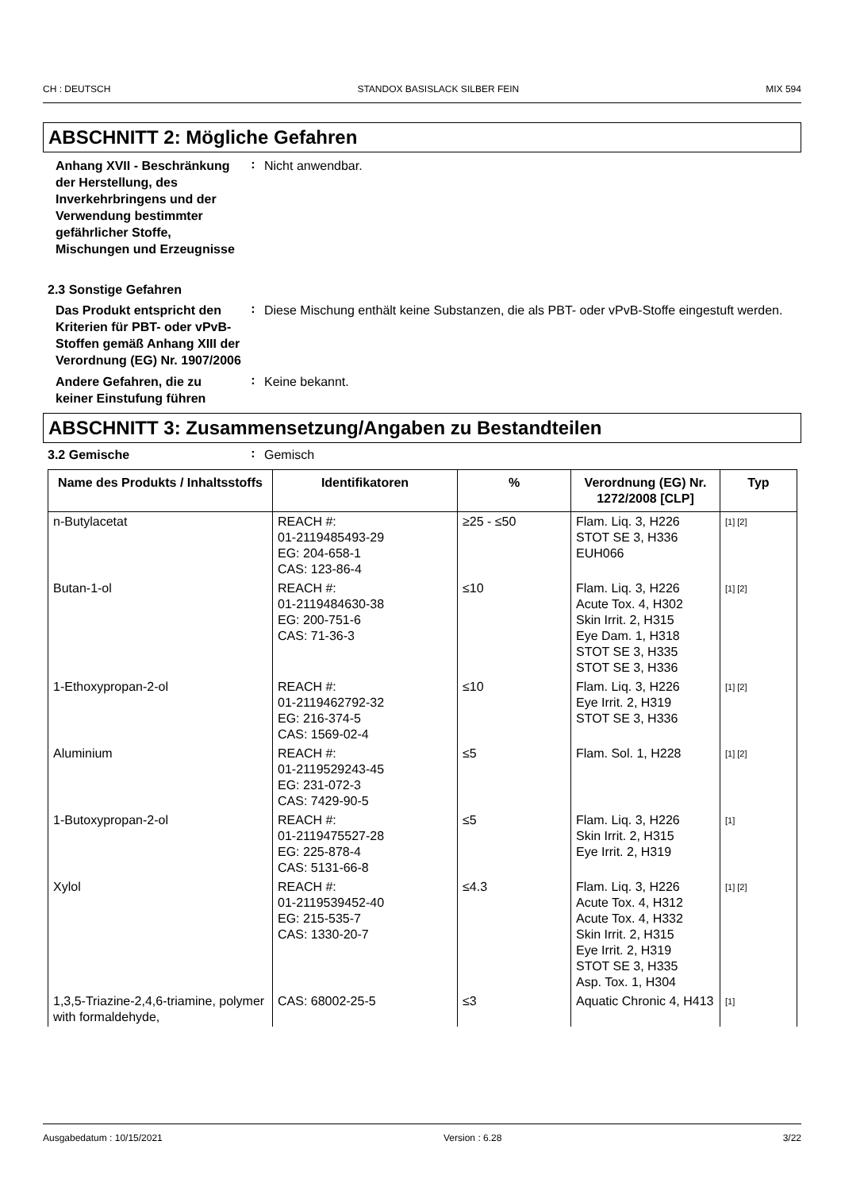CH : DEUTSCH STANDOX BASISLACK SILBER FEIN MIX 594
ABSCHNITT 2: Mögliche Gefahren
Anhang XVII - Beschränkung der Herstellung, des Inverkehrbringens und der Verwendung bestimmter gefährlicher Stoffe, Mischungen und Erzeugnisse
:
Nicht anwendbar.
2.3 Sonstige Gefahren
Das Produkt entspricht den Kriterien für PBT- oder vPvB-Stoffen gemäß Anhang XIII der Verordnung (EG) Nr. 1907/2006
:
Diese Mischung enthält keine Substanzen, die als PBT- oder vPvB-Stoffe eingestuft werden.
Andere Gefahren, die zu keiner Einstufung führen
:
Keine bekannt.
ABSCHNITT 3: Zusammensetzung/Angaben zu Bestandteilen
3.2 Gemische
:
Gemisch
| Name des Produkts / Inhaltsstoffs | Identifikatoren | % | Verordnung (EG) Nr. 1272/2008 [CLP] | Typ |
| --- | --- | --- | --- | --- |
| n-Butylacetat | REACH #: 01-2119485493-29 EG: 204-658-1 CAS: 123-86-4 | ≥25 - ≤50 | Flam. Liq. 3, H226 STOT SE 3, H336 EUH066 | [1] [2] |
| Butan-1-ol | REACH #: 01-2119484630-38 EG: 200-751-6 CAS: 71-36-3 | ≤10 | Flam. Liq. 3, H226 Acute Tox. 4, H302 Skin Irrit. 2, H315 Eye Dam. 1, H318 STOT SE 3, H335 STOT SE 3, H336 | [1] [2] |
| 1-Ethoxypropan-2-ol | REACH #: 01-2119462792-32 EG: 216-374-5 CAS: 1569-02-4 | ≤10 | Flam. Liq. 3, H226 Eye Irrit. 2, H319 STOT SE 3, H336 | [1] [2] |
| Aluminium | REACH #: 01-2119529243-45 EG: 231-072-3 CAS: 7429-90-5 | ≤5 | Flam. Sol. 1, H228 | [1] [2] |
| 1-Butoxypropan-2-ol | REACH #: 01-2119475527-28 EG: 225-878-4 CAS: 5131-66-8 | ≤5 | Flam. Liq. 3, H226 Skin Irrit. 2, H315 Eye Irrit. 2, H319 | [1] |
| Xylol | REACH #: 01-2119539452-40 EG: 215-535-7 CAS: 1330-20-7 | ≤4.3 | Flam. Liq. 3, H226 Acute Tox. 4, H312 Acute Tox. 4, H332 Skin Irrit. 2, H315 Eye Irrit. 2, H319 STOT SE 3, H335 Asp. Tox. 1, H304 | [1] [2] |
| 1,3,5-Triazine-2,4,6-triamine, polymer with formaldehyde, | CAS: 68002-25-5 | ≤3 | Aquatic Chronic 4, H413 | [1] |
Ausgabedatum : 10/15/2021 Version : 6.28 3/22